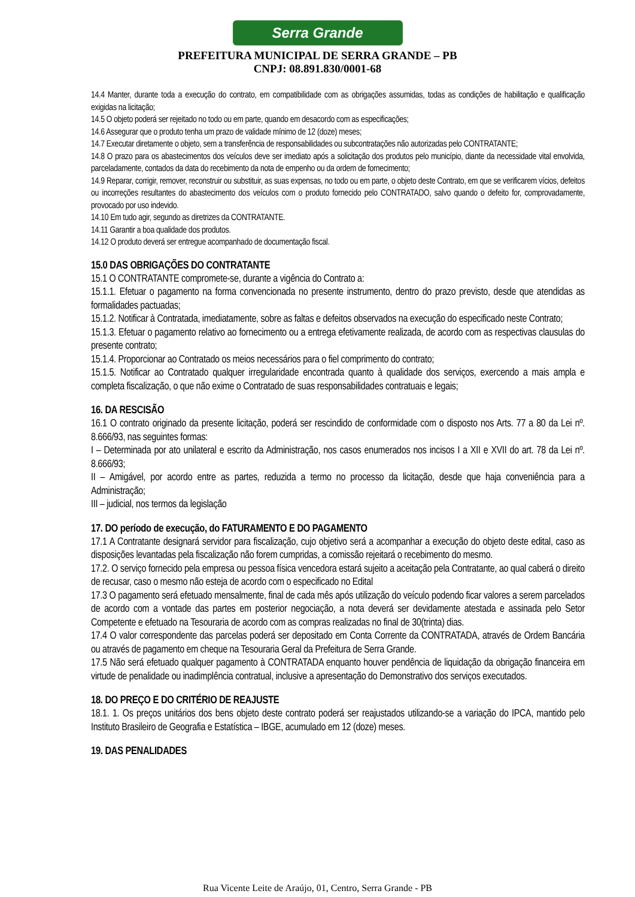Serra Grande
PREFEITURA MUNICIPAL DE SERRA GRANDE – PB
CNPJ: 08.891.830/0001-68
14.4 Manter, durante toda a execução do contrato, em compatibilidade com as obrigações assumidas, todas as condições de habilitação e qualificação exigidas na licitação;
14.5 O objeto poderá ser rejeitado no todo ou em parte, quando em desacordo com as especificações;
14.6 Assegurar que o produto tenha um prazo de validade mínimo de 12 (doze) meses;
14.7 Executar diretamente o objeto, sem a transferência de responsabilidades ou subcontratações não autorizadas pelo CONTRATANTE;
14.8 O prazo para os abastecimentos dos veículos deve ser imediato após a solicitação dos produtos pelo município, diante da necessidade vital envolvida, parceladamente, contados da data do recebimento da nota de empenho ou da ordem de fornecimento;
14.9 Reparar, corrigir, remover, reconstruir ou substituir, as suas expensas, no todo ou em parte, o objeto deste Contrato, em que se verificarem vícios, defeitos ou incorreções resultantes do abastecimento dos veículos com o produto fornecido pelo CONTRATADO, salvo quando o defeito for, comprovadamente, provocado por uso indevido.
14.10 Em tudo agir, segundo as diretrizes da CONTRATANTE.
14.11 Garantir a boa qualidade dos produtos.
14.12 O produto deverá ser entregue acompanhado de documentação fiscal.
15.0 DAS OBRIGAÇÕES DO CONTRATANTE
15.1 O CONTRATANTE compromete-se, durante a vigência do Contrato a:
15.1.1. Efetuar o pagamento na forma convencionada no presente instrumento, dentro do prazo previsto, desde que atendidas as formalidades pactuadas;
15.1.2. Notificar à Contratada, imediatamente, sobre as faltas e defeitos observados na execução do especificado neste Contrato;
15.1.3. Efetuar o pagamento relativo ao fornecimento ou a entrega efetivamente realizada, de acordo com as respectivas clausulas do presente contrato;
15.1.4. Proporcionar ao Contratado os meios necessários para o fiel comprimento do contrato;
15.1.5. Notificar ao Contratado qualquer irregularidade encontrada quanto à qualidade dos serviços, exercendo a mais ampla e completa fiscalização, o que não exime o Contratado de suas responsabilidades contratuais e legais;
16. DA RESCISÃO
16.1 O contrato originado da presente licitação, poderá ser rescindido de conformidade com o disposto nos Arts. 77 a 80 da Lei nº. 8.666/93, nas seguintes formas:
I – Determinada por ato unilateral e escrito da Administração, nos casos enumerados nos incisos I a XII e XVII do art. 78 da Lei nº. 8.666/93;
II – Amigável, por acordo entre as partes, reduzida a termo no processo da licitação, desde que haja conveniência para a Administração;
III – judicial, nos termos da legislação
17. DO período de execução, do FATURAMENTO E DO PAGAMENTO
17.1 A Contratante designará servidor para fiscalização, cujo objetivo será a acompanhar a execução do objeto deste edital, caso as disposições levantadas pela fiscalização não forem cumpridas, a comissão rejeitará o recebimento do mesmo.
17.2. O serviço fornecido pela empresa ou pessoa física vencedora estará sujeito a aceitação pela Contratante, ao qual caberá o direito de recusar, caso o mesmo não esteja de acordo com o especificado no Edital
17.3 O pagamento será efetuado mensalmente, final de cada mês após utilização do veículo podendo ficar valores a serem parcelados de acordo com a vontade das partes em posterior negociação, a nota deverá ser devidamente atestada e assinada pelo Setor Competente e efetuado na Tesouraria de acordo com as compras realizadas no final de 30(trinta) dias.
17.4 O valor correspondente das parcelas poderá ser depositado em Conta Corrente da CONTRATADA, através de Ordem Bancária ou através de pagamento em cheque na Tesouraria Geral da Prefeitura de Serra Grande.
17.5 Não será efetuado qualquer pagamento à CONTRATADA enquanto houver pendência de liquidação da obrigação financeira em virtude de penalidade ou inadimplência contratual, inclusive a apresentação do Demonstrativo dos serviços executados.
18. DO PREÇO E DO CRITÉRIO DE REAJUSTE
18.1. 1. Os preços unitários dos bens objeto deste contrato poderá ser reajustados utilizando-se a variação do IPCA, mantido pelo Instituto Brasileiro de Geografia e Estatística – IBGE, acumulado em 12 (doze) meses.
19. DAS PENALIDADES
Rua Vicente Leite de Araújo, 01, Centro, Serra Grande - PB